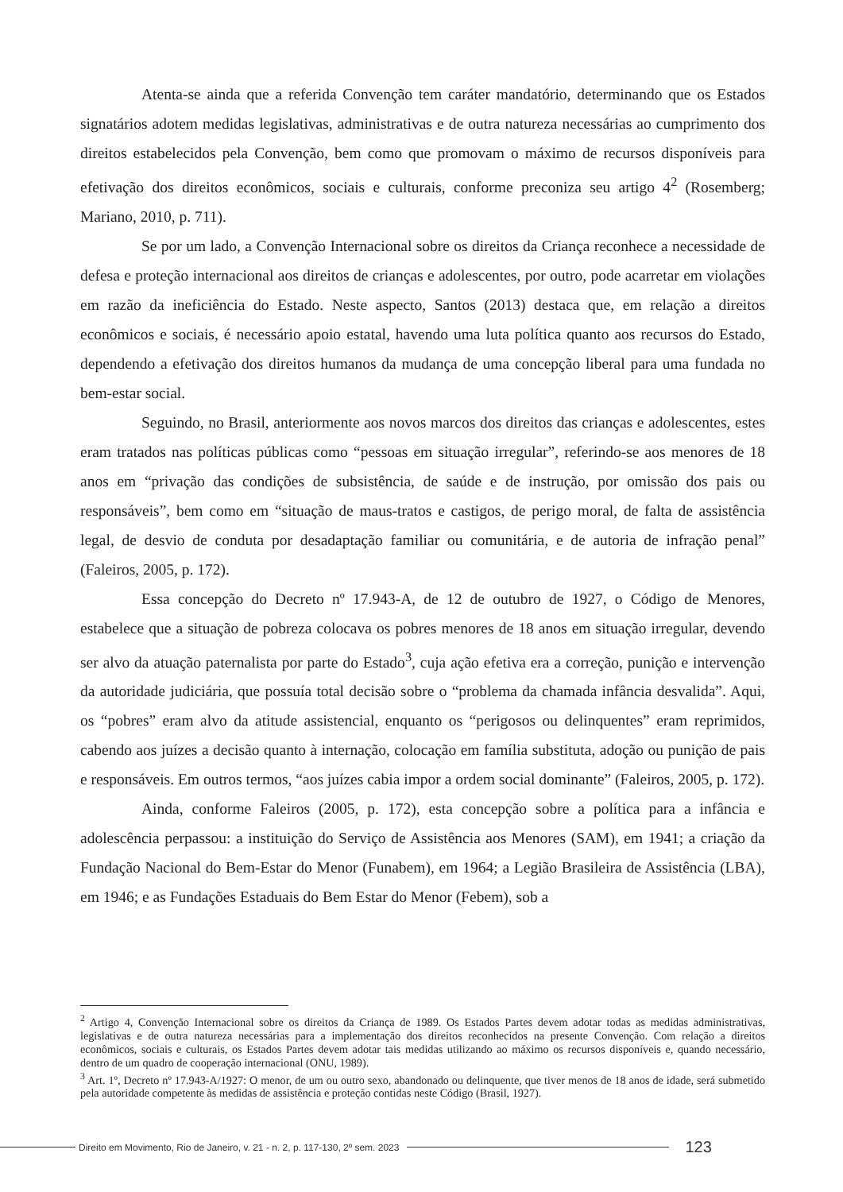Atenta-se ainda que a referida Convenção tem caráter mandatório, determinando que os Estados signatários adotem medidas legislativas, administrativas e de outra natureza necessárias ao cumprimento dos direitos estabelecidos pela Convenção, bem como que promovam o máximo de recursos disponíveis para efetivação dos direitos econômicos, sociais e culturais, conforme preconiza seu artigo 4<sup>2</sup> (Rosemberg; Mariano, 2010, p. 711).
Se por um lado, a Convenção Internacional sobre os direitos da Criança reconhece a necessidade de defesa e proteção internacional aos direitos de crianças e adolescentes, por outro, pode acarretar em violações em razão da ineficiência do Estado. Neste aspecto, Santos (2013) destaca que, em relação a direitos econômicos e sociais, é necessário apoio estatal, havendo uma luta política quanto aos recursos do Estado, dependendo a efetivação dos direitos humanos da mudança de uma concepção liberal para uma fundada no bem-estar social.
Seguindo, no Brasil, anteriormente aos novos marcos dos direitos das crianças e adolescentes, estes eram tratados nas políticas públicas como “pessoas em situação irregular”, referindo-se aos menores de 18 anos em “privação das condições de subsistência, de saúde e de instrução, por omissão dos pais ou responsáveis”, bem como em “situação de maus-tratos e castigos, de perigo moral, de falta de assistência legal, de desvio de conduta por desadaptação familiar ou comunitária, e de autoria de infração penal” (Faleiros, 2005, p. 172).
Essa concepção do Decreto nº 17.943-A, de 12 de outubro de 1927, o Código de Menores, estabelece que a situação de pobreza colocava os pobres menores de 18 anos em situação irregular, devendo ser alvo da atuação paternalista por parte do Estado<sup>3</sup>, cuja ação efetiva era a correção, punição e intervenção da autoridade judiciária, que possuía total decisão sobre o “problema da chamada infância desvalida”. Aqui, os “pobres” eram alvo da atitude assistencial, enquanto os “perigosos ou delinquentes” eram reprimidos, cabendo aos juízes a decisão quanto à internação, colocação em família substituta, adoção ou punição de pais e responsáveis. Em outros termos, “aos juízes cabia impor a ordem social dominante” (Faleiros, 2005, p. 172).
Ainda, conforme Faleiros (2005, p. 172), esta concepção sobre a política para a infância e adolescência perpassou: a instituição do Serviço de Assistência aos Menores (SAM), em 1941; a criação da Fundação Nacional do Bem-Estar do Menor (Funabem), em 1964; a Legião Brasileira de Assistência (LBA), em 1946; e as Fundações Estaduais do Bem Estar do Menor (Febem), sob a
<sup>2</sup> Artigo 4, Convenção Internacional sobre os direitos da Criança de 1989. Os Estados Partes devem adotar todas as medidas administrativas, legislativas e de outra natureza necessárias para a implementação dos direitos reconhecidos na presente Convenção. Com relação a direitos econômicos, sociais e culturais, os Estados Partes devem adotar tais medidas utilizando ao máximo os recursos disponíveis e, quando necessário, dentro de um quadro de cooperação internacional (ONU, 1989).
<sup>3</sup> Art. 1º, Decreto nº 17.943-A/1927: O menor, de um ou outro sexo, abandonado ou delinquente, que tiver menos de 18 anos de idade, será submetido pela autoridade competente às medidas de assistência e proteção contidas neste Código (Brasil, 1927).
Direito em Movimento, Rio de Janeiro, v. 21 - n. 2, p. 117-130, 2º sem. 2023
123